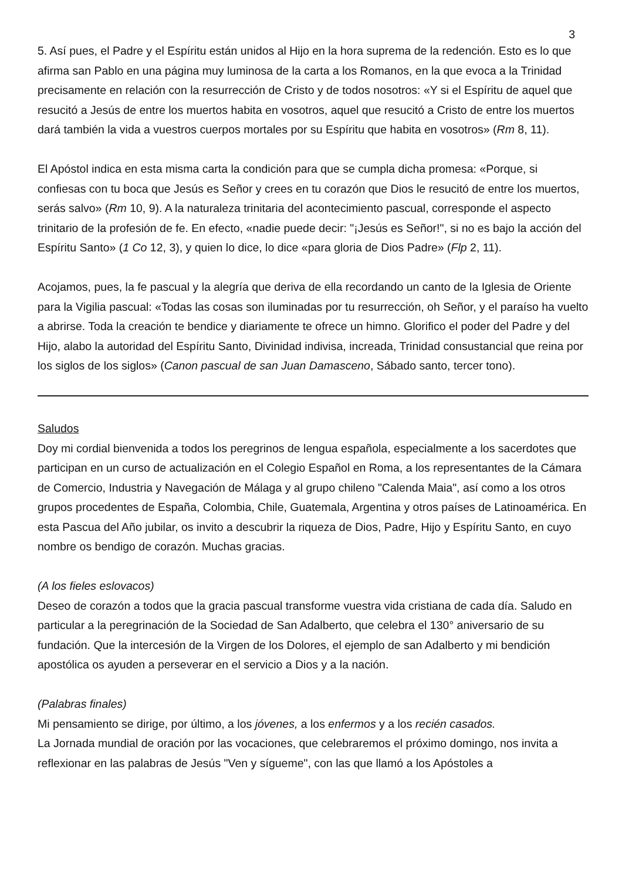3
5. Así pues, el Padre y el Espíritu están unidos al Hijo en la hora suprema de la redención. Esto es lo que afirma san Pablo en una página muy luminosa de la carta a los Romanos, en la que evoca a la Trinidad precisamente en relación con la resurrección de Cristo y de todos nosotros: «Y si el Espíritu de aquel que resucitó a Jesús de entre los muertos habita en vosotros, aquel que resucitó a Cristo de entre los muertos dará también la vida a vuestros cuerpos mortales por su Espíritu que habita en vosotros» (Rm 8, 11).
El Apóstol indica en esta misma carta la condición para que se cumpla dicha promesa: «Porque, si confiesas con tu boca que Jesús es Señor y crees en tu corazón que Dios le resucitó de entre los muertos, serás salvo» (Rm 10, 9). A la naturaleza trinitaria del acontecimiento pascual, corresponde el aspecto trinitario de la profesión de fe. En efecto, «nadie puede decir: "¡Jesús es Señor!", si no es bajo la acción del Espíritu Santo» (1 Co 12, 3), y quien lo dice, lo dice «para gloria de Dios Padre» (Flp 2, 11).
Acojamos, pues, la fe pascual y la alegría que deriva de ella recordando un canto de la Iglesia de Oriente para la Vigilia pascual: «Todas las cosas son iluminadas por tu resurrección, oh Señor, y el paraíso ha vuelto a abrirse. Toda la creación te bendice y diariamente te ofrece un himno. Glorifico el poder del Padre y del Hijo, alabo la autoridad del Espíritu Santo, Divinidad indivisa, increada, Trinidad consustancial que reina por los siglos de los siglos» (Canon pascual de san Juan Damasceno, Sábado santo, tercer tono).
Saludos
Doy mi cordial bienvenida a todos los peregrinos de lengua española, especialmente a los sacerdotes que participan en un curso de actualización en el Colegio Español en Roma, a los representantes de la Cámara de Comercio, Industria y Navegación de Málaga y al grupo chileno "Calenda Maia", así como a los otros grupos procedentes de España, Colombia, Chile, Guatemala, Argentina y otros países de Latinoamérica. En esta Pascua del Año jubilar, os invito a descubrir la riqueza de Dios, Padre, Hijo y Espíritu Santo, en cuyo nombre os bendigo de corazón. Muchas gracias.
(A los fieles eslovacos)
Deseo de corazón a todos que la gracia pascual transforme vuestra vida cristiana de cada día. Saludo en particular a la peregrinación de la Sociedad de San Adalberto, que celebra el 130° aniversario de su fundación. Que la intercesión de la Virgen de los Dolores, el ejemplo de san Adalberto y mi bendición apostólica os ayuden a perseverar en el servicio a Dios y a la nación.
(Palabras finales)
Mi pensamiento se dirige, por último, a los jóvenes, a los enfermos y a los recién casados.
La Jornada mundial de oración por las vocaciones, que celebraremos el próximo domingo, nos invita a reflexionar en las palabras de Jesús "Ven y sígueme", con las que llamó a los Apóstoles a